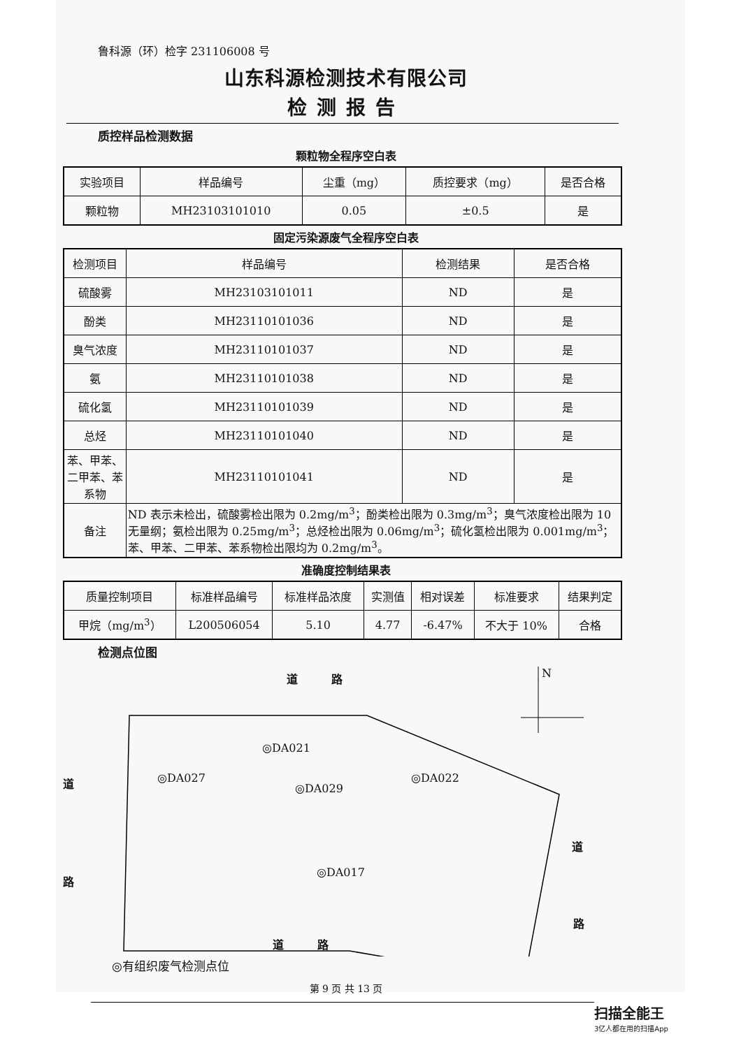鲁科源（环）检字 231106008 号
山东科源检测技术有限公司
检测报告
质控样品检测数据
颗粒物全程序空白表
| 实验项目 | 样品编号 | 尘重（mg） | 质控要求（mg） | 是否合格 |
| --- | --- | --- | --- | --- |
| 颗粒物 | MH23103101010 | 0.05 | ±0.5 | 是 |
固定污染源废气全程序空白表
| 检测项目 | 样品编号 | 检测结果 | 是否合格 |
| --- | --- | --- | --- |
| 硫酸雾 | MH23103101011 | ND | 是 |
| 酚类 | MH23110101036 | ND | 是 |
| 臭气浓度 | MH23110101037 | ND | 是 |
| 氨 | MH23110101038 | ND | 是 |
| 硫化氢 | MH23110101039 | ND | 是 |
| 总烃 | MH23110101040 | ND | 是 |
| 苯、甲苯、二甲苯、苯系物 | MH23110101041 | ND | 是 |
| 备注 | ND 表示未检出，硫酸雾检出限为 0.2mg/m<sup>3</sup>；酚类检出限为 0.3mg/m<sup>3</sup>；臭气浓度检出限为 10 无量纲；氨检出限为 0.25mg/m<sup>3</sup>；总烃检出限为 0.06mg/m<sup>3</sup>；硫化氢检出限为 0.001mg/m<sup>3</sup>；苯、甲苯、二甲苯、苯系物检出限均为 0.2mg/m<sup>3</sup>。 | | |
准确度控制结果表
| 质量控制项目 | 标准样品编号 | 标准样品浓度 | 实测值 | 相对误差 | 标准要求 | 结果判定 |
| --- | --- | --- | --- | --- | --- | --- |
| 甲烷（mg/m<sup>3</sup>） | L200506054 | 5.10 | 4.77 | -6.47% | 不大于 10% | 合格 |
检测点位图
道　　　路 N
◎DA021
道 ◎DA027
◎DA029
◎DA022
道
◎DA017
路
路
道　　　路
◎有组织废气检测点位
第 9 页 共 13 页
扫描全能王
3亿人都在用的扫描App